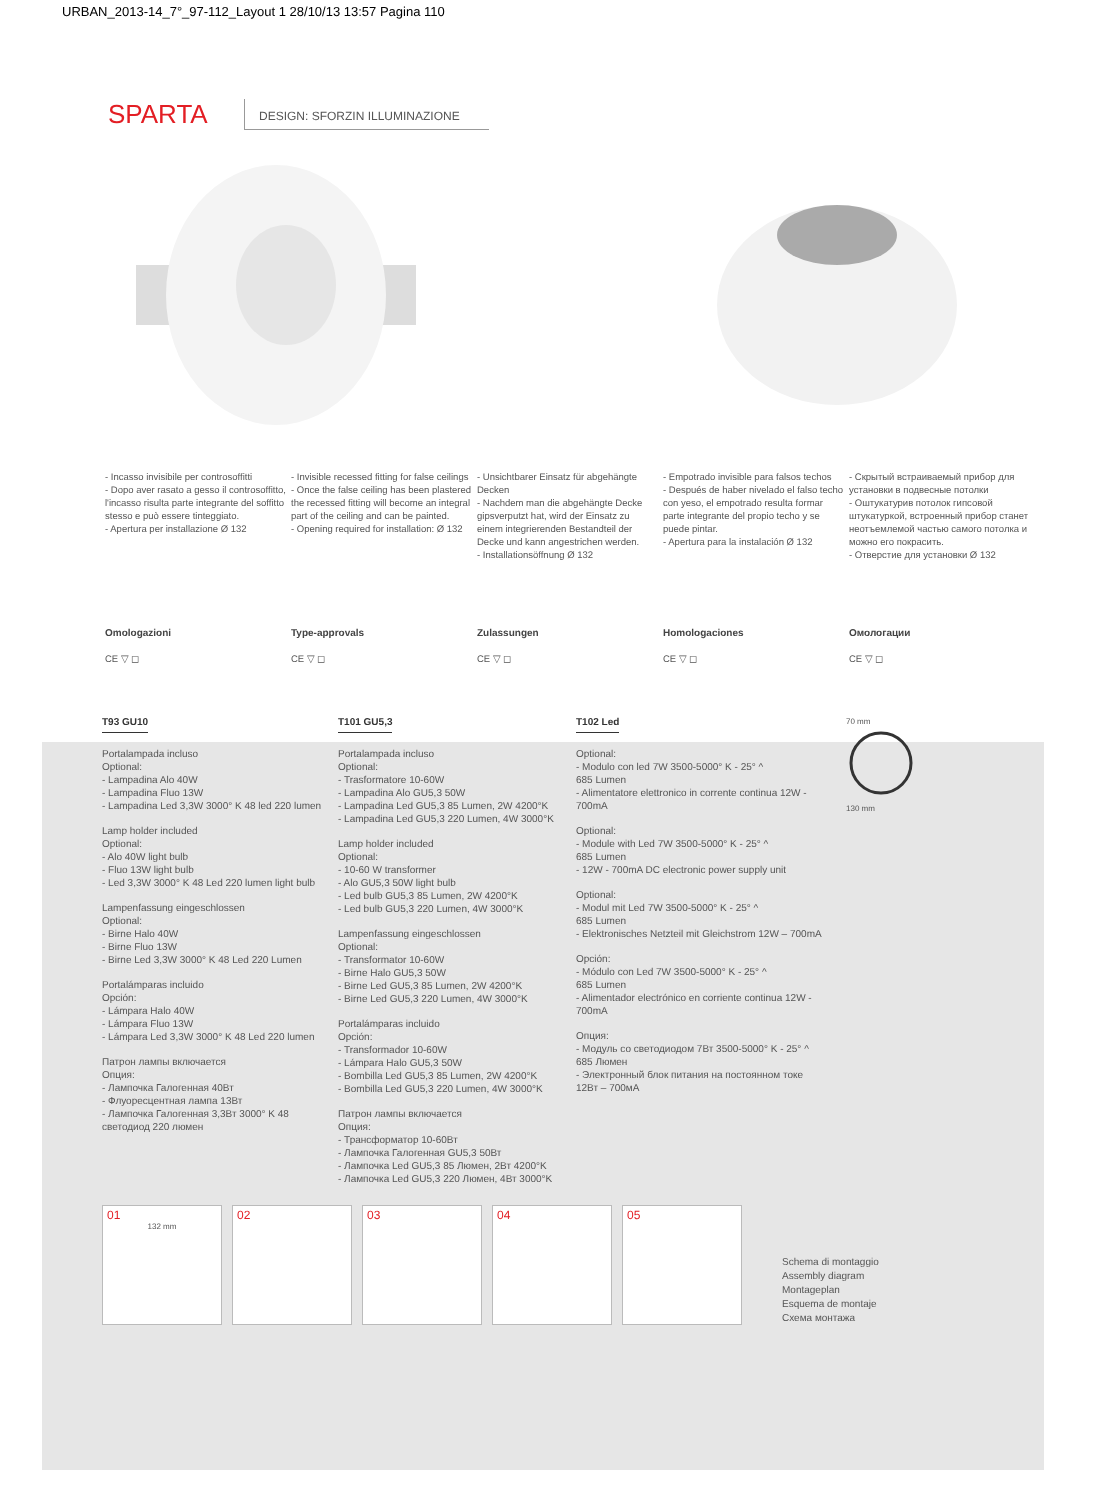URBAN_2013-14_7°_97-112_Layout 1 28/10/13 13:57 Pagina 110
SPARTA
DESIGN: SFORZIN ILLUMINAZIONE
- Incasso invisibile per controsoffitti
- Dopo aver rasato a gesso il controsoffitto, l'incasso risulta parte integrante del soffitto stesso e può essere tinteggiato.
- Apertura per installazione Ø 132
- Invisible recessed fitting for false ceilings
- Once the false ceiling has been plastered the recessed fitting will become an integral part of the ceiling and can be painted.
- Opening required for installation: Ø 132
- Unsichtbarer Einsatz für abgehängte Decken
- Nachdem man die abgehängte Decke gipsverputzt hat, wird der Einsatz zu einem integrierenden Bestandteil der Decke und kann angestrichen werden.
- Installationsöffnung Ø 132
- Empotrado invisible para falsos techos
- Después de haber nivelado el falso techo con yeso, el empotrado resulta formar parte integrante del propio techo y se puede pintar.
- Apertura para la instalación Ø 132
- Скрытый встраиваемый прибор для установки в подвесные потолки
- Оштукатурив потолок гипсовой штукатуркой, встроенный прибор станет неотъемлемой частью самого потолка и можно его покрасить.
- Отверстие для установки Ø 132
Omologazioni
CE ▽ ◻
Type-approvals
CE ▽ ◻
Zulassungen
CE ▽ ◻
Homologaciones
CE ▽ ◻
Омологации
CE ▽ ◻
T93 GU10
Portalampada incluso
Optional:
- Lampadina Alo 40W
- Lampadina Fluo 13W
- Lampadina Led 3,3W 3000° K 48 led 220 lumen
Lamp holder included
Optional:
- Alo 40W light bulb
- Fluo 13W light bulb
- Led 3,3W 3000° K 48 Led 220 lumen light bulb
Lampenfassung eingeschlossen
Optional:
- Birne Halo 40W
- Birne Fluo 13W
- Birne Led 3,3W 3000° K 48 Led 220 Lumen
Portalámparas incluido
Opción:
- Lámpara Halo 40W
- Lámpara Fluo 13W
- Lámpara Led 3,3W 3000° K 48 Led 220 lumen
Патрон лампы включается
Опция:
- Лампочка Галогенная 40Вт
- Флуоресцентная лампа 13Вт
- Лампочка Галогенная 3,3Вт 3000° K 48 светодиод 220 люмен
T101 GU5,3
Portalampada incluso
Optional:
- Trasformatore 10-60W
- Lampadina Alo GU5,3 50W
- Lampadina Led GU5,3 85 Lumen, 2W 4200°K
- Lampadina Led GU5,3 220 Lumen, 4W 3000°K
Lamp holder included
Optional:
- 10-60 W transformer
- Alo GU5,3 50W light bulb
- Led bulb GU5,3 85 Lumen, 2W 4200°K
- Led bulb GU5,3 220 Lumen, 4W 3000°K
Lampenfassung eingeschlossen
Optional:
- Transformator 10-60W
- Birne Halo GU5,3 50W
- Birne Led GU5,3 85 Lumen, 2W 4200°K
- Birne Led GU5,3 220 Lumen, 4W 3000°K
Portalámparas incluido
Opción:
- Transformador 10-60W
- Lámpara Halo GU5,3 50W
- Bombilla Led GU5,3 85 Lumen, 2W 4200°K
- Bombilla Led GU5,3 220 Lumen, 4W 3000°K
Патрон лампы включается
Опция:
- Трансформатор 10-60Вт
- Лампочка Галогенная GU5,3 50Вт
- Лампочка Led GU5,3 85 Люмен, 2Вт 4200°K
- Лампочка Led GU5,3 220 Люмен, 4Вт 3000°K
T102 Led
Optional:
- Modulo con led 7W 3500-5000° K - 25° ^
685 Lumen
- Alimentatore elettronico in corrente continua 12W - 700mA
Optional:
- Module with Led 7W 3500-5000° K - 25° ^
685 Lumen
- 12W - 700mA DC electronic power supply unit
Optional:
- Modul mit Led 7W 3500-5000° K - 25° ^
685 Lumen
- Elektronisches Netzteil mit Gleichstrom 12W – 700mA
Opción:
- Módulo con Led 7W 3500-5000° K - 25° ^
685 Lumen
- Alimentador electrónico en corriente continua 12W - 700mA
Опция:
- Модуль со светодиодом 7Вт 3500-5000° K - 25° ^
685 Люмен
- Электронный блок питания на постоянном токе 12Вт – 700мА
70 mm
130 mm
01
132 mm
02
03
04
05
Schema di montaggio
Assembly diagram
Montageplan
Esquema de montaje
Схема монтажа